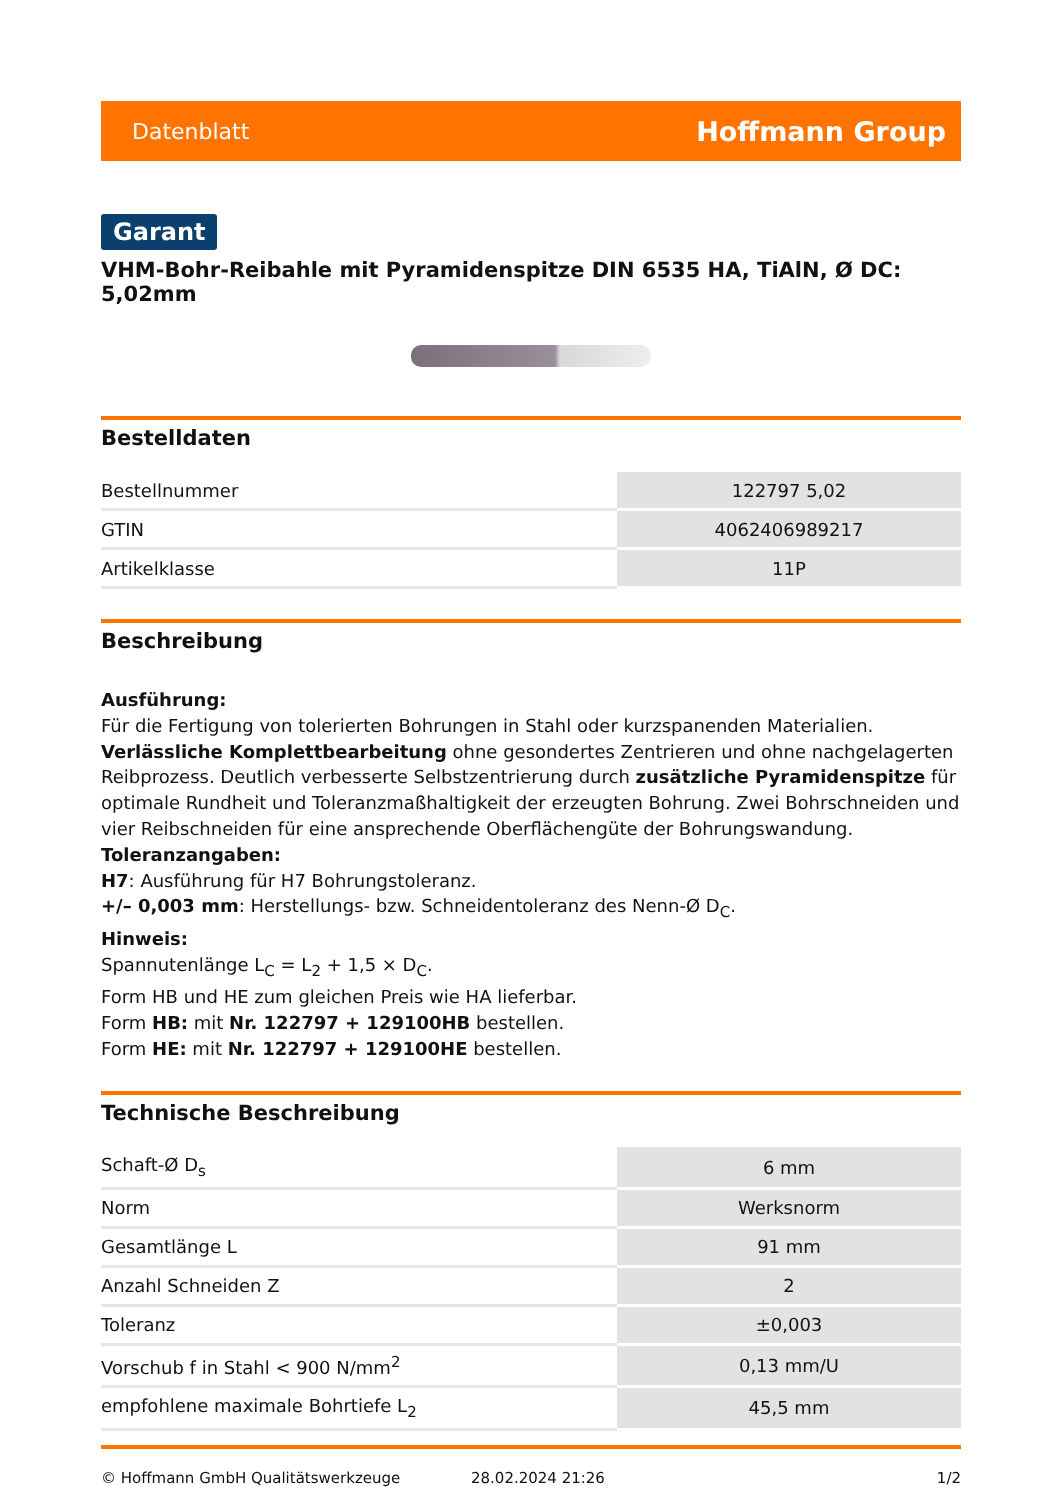Datenblatt Hoffmann Group
Garant
VHM-Bohr-Reibahle mit Pyramidenspitze DIN 6535 HA, TiAlN, Ø DC: 5,02mm
Bestelldaten
| Bestellnummer | 122797 5,02 |
| GTIN | 4062406989217 |
| Artikelklasse | 11P |
Beschreibung
Ausführung:
Für die Fertigung von tolerierten Bohrungen in Stahl oder kurzspanenden Materialien. Verlässliche Komplettbearbeitung ohne gesondertes Zentrieren und ohne nachgelagerten Reibprozess. Deutlich verbesserte Selbstzentrierung durch zusätzliche Pyramidenspitze für optimale Rundheit und Toleranzmaßhaltigkeit der erzeugten Bohrung. Zwei Bohrschneiden und vier Reibschneiden für eine ansprechende Oberflächengüte der Bohrungswandung.
Toleranzangaben:
H7: Ausführung für H7 Bohrungstoleranz.
+/– 0,003 mm: Herstellungs- bzw. Schneidentoleranz des Nenn-Ø D<sub>C</sub>.
Hinweis:
Spannutenlänge L<sub>C</sub> = L<sub>2</sub> + 1,5 × D<sub>C</sub>.
Form HB und HE zum gleichen Preis wie HA lieferbar.
Form HB: mit Nr. 122797 + 129100HB bestellen.
Form HE: mit Nr. 122797 + 129100HE bestellen.
Technische Beschreibung
| Schaft-Ø D<sub>s</sub> | 6 mm |
| Norm | Werksnorm |
| Gesamtlänge L | 91 mm |
| Anzahl Schneiden Z | 2 |
| Toleranz | ±0,003 |
| Vorschub f in Stahl < 900 N/mm<sup>2</sup> | 0,13 mm/U |
| empfohlene maximale Bohrtiefe L<sub>2</sub> | 45,5 mm |
© Hoffmann GmbH Qualitätswerkzeuge 28.02.2024 21:26 1/2